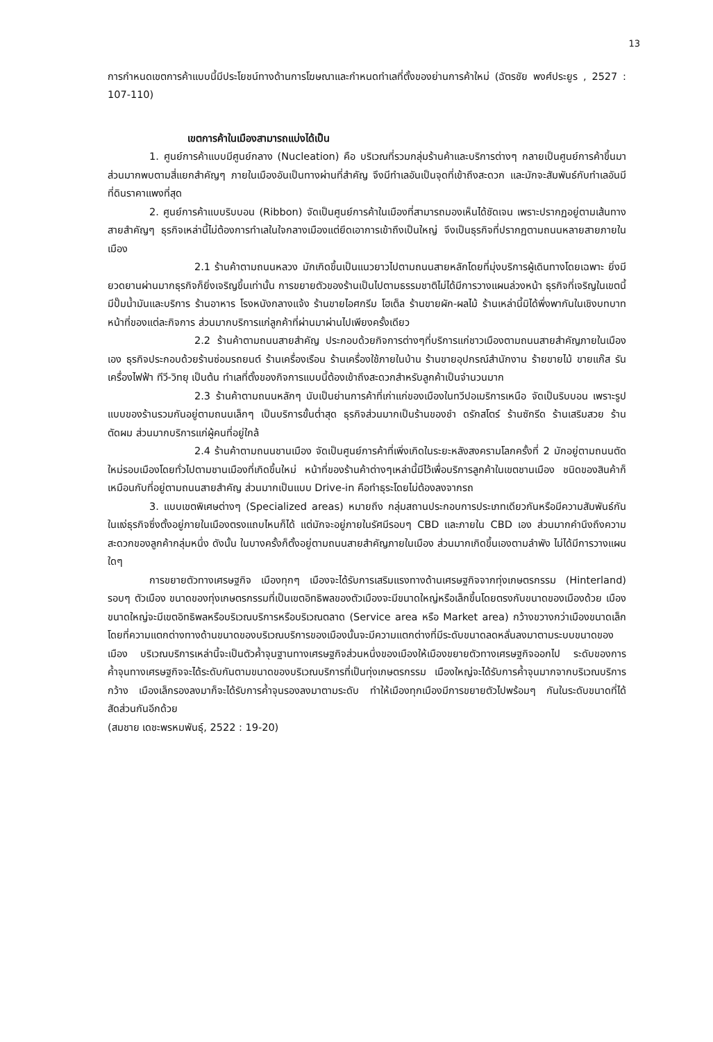13
การกำหนดเขตการค้าแบบนี้มีประโยชน์ทางด้านการโฆษณาและกำหนดทำเลที่ตั้งของย่านการค้าใหม่ (ฉัตรชัย พงศ์ประยูร , 2527 : 107-110)
เขตการค้าในเมืองสามารถแบ่งได้เป็น
1. ศูนย์การค้าแบบมีศูนย์กลาง (Nucleation) คือ บริเวณที่รวมกลุ่มร้านค้าและบริการต่างๆ กลายเป็นศูนย์การค้าขึ้นมา ส่วนมากพบตามสี่แยกสำคัญๆ ภายในเมืองอันเป็นทางผ่านที่สำคัญ จึงมีทำเลอันเป็นจุดที่เข้าถึงสะดวก และมักจะสัมพันธ์กับทำเลอันมีที่ดินราคาแพงที่สุด
2. ศูนย์การค้าแบบริบบอน (Ribbon) จัดเป็นศูนย์การค้าในเมืองที่สามารถมองเห็นได้ชัดเจน เพราะปรากฏอยู่ตามเส้นทางสายสำคัญๆ ธุรกิจเหล่านี้ไม่ต้องการทำเลในใจกลางเมืองแต่ยึดเอาการเข้าถึงเป็นใหญ่ จึงเป็นธุรกิจที่ปรากฏตามถนนหลายสายภายในเมือง
2.1 ร้านค้าตามถนนหลวง มักเกิดขึ้นเป็นแนวยาวไปตามถนนสายหลักโดยที่มุ่งบริการผู้เดินทางโดยเฉพาะ ยิ่งมียวดยานผ่านมากธุรกิจก็ยิ่งเจริญขึ้นเท่านั้น การขยายตัวของร้านเป็นไปตามธรรมชาติไม่ได้มีการวางแผนล่วงหน้า ธุรกิจที่เจริญในเขตนี้มีปั๊มน้ำมันและบริการ ร้านอาหาร โรงหนังกลางแจ้ง ร้านขายไอศกรีม โฮเต็ล ร้านขายผัก-ผลไม้ ร้านเหล่านี้มิได้พึ่งพากันในเชิงบทบาทหน้าที่ของแต่ละกิจการ ส่วนมากบริการแก่ลูกค้าที่ผ่านมาผ่านไปเพียงครั้งเดียว
2.2 ร้านค้าตามถนนสายสำคัญ ประกอบด้วยกิจการต่างๆที่บริการแก่ชาวเมืองตามถนนสายสำคัญภายในเมืองเอง ธุรกิจประกอบด้วยร้านซ่อมรถยนต์ ร้านเครื่องเรือน ร้านเครื่องใช้ภายในบ้าน ร้านขายอุปกรณ์สำนักงาน ร้ายขายไม้ ขายแก๊ส รันเครื่องไฟฟ้า ทีวี-วิทยุ เป็นต้น ทำเลที่ตั้งของกิจการแบบนี้ต้องเข้าถึงสะดวกสำหรับลูกค้าเป็นจำนวนมาก
2.3 ร้านค้าตามถนนหลักๆ นับเป็นย่านการค้าที่เก่าแก่ของเมืองในทวีปอเมริการเหนือ จัดเป็นริบบอน เพราะรูปแบบของร้านรวมกันอยู่ตามถนนเล็กๆ เป็นบริการขั้นต่ำสุด ธุรกิจส่วนมากเป็นร้านของชำ ดรักสโตร์ ร้านซักรีด ร้านเสริมสวย ร้านตัดผม ส่วนมากบริการแก่ผู้คนที่อยู่ใกล้
2.4 ร้านค้าตามถนนชานเมือง จัดเป็นศูนย์การค้าที่เพิ่งเกิดในระยะหลังสงครามโลกครั้งที่ 2 มักอยู่ตามถนนตัดใหม่รอบเมืองโดยทั่วไปตามชานเมืองที่เกิดขึ้นใหม่ หน้าที่ของร้านค้าต่างๆเหล่านี้มีไว้เพื่อบริการลูกค้าในเขตชานเมือง ชนิดของสินค้าก็เหมือนกับที่อยู่ตามถนนสายสำคัญ ส่วนมากเป็นแบบ Drive-in คือทำธุระโดยไม่ต้องลงจากรถ
3. แบบเขตพิเศษต่างๆ (Specialized areas) หมายถึง กลุ่มสถานประกอบการประเภทเดียวกันหรือมีความสัมพันธ์กันในแง่ธุรกิจซึ่งตั้งอยู่ภายในเมืองตรงแถบไหนก็ได้ แต่มักจะอยู่ภายในรัศมีรอบๆ CBD และภายใน CBD เอง ส่วนมากคำนึงถึงความสะดวกของลูกค้ากลุ่มหนึ่ง ดังนั้น ในบางครั้งก็ตั้งอยู่ตามถนนสายสำคัญภายในเมือง ส่วนมากเกิดขึ้นเองตามลำพัง ไม่ได้มีการวางแผนใดๆ
การขยายตัวทางเศรษฐกิจ เมืองทุกๆ เมืองจะได้รับการเสริมแรงทางด้านเศรษฐกิจจากทุ่งเกษตรกรรม (Hinterland) รอบๆ ตัวเมือง ขนาดของทุ่งเกษตรกรรมที่เป็นเขตอิทธิพลของตัวเมืองจะมีขนาดใหญ่หรือเล็กขึ้นโดยตรงกับขนาดของเมืองด้วย เมืองขนาดใหญ่จะมีเขตอิทธิพลหรือบริเวณบริการหรือบริเวณตลาด (Service area หรือ Market area) กว้างขวางกว่าเมืองขนาดเล็ก โดยที่ความแตกต่างทางด้านขนาดของบริเวณบริการของเมืองนั้นจะมีความแตกต่างที่มีระดับขนาดลดหลั่นลงมาตามระบบขนาดของเมือง บริเวณบริการเหล่านี้จะเป็นตัวค้ำจุนฐานทางเศรษฐกิจส่วนหนึ่งของเมืองให้เมืองขยายตัวทางเศรษฐกิจออกไป ระดับของการค้ำจุนทางเศรษฐกิจจะได้ระดับกันตามขนาดของบริเวณบริการที่เป็นทุ่งเกษตรกรรม เมืองใหญ่จะได้รับการค้ำจุนมากจากบริเวณบริการกว้าง เมืองเล็กรองลงมาก็จะได้รับการค้ำจุนรองลงมาตามระดับ ทำให้เมืองทุกเมืองมีการขยายตัวไปพร้อมๆ กันในระดับขนาดที่ได้สัดส่วนกันอีกด้วย
(สมชาย เดชะพรหมพันธุ์, 2522 : 19-20)